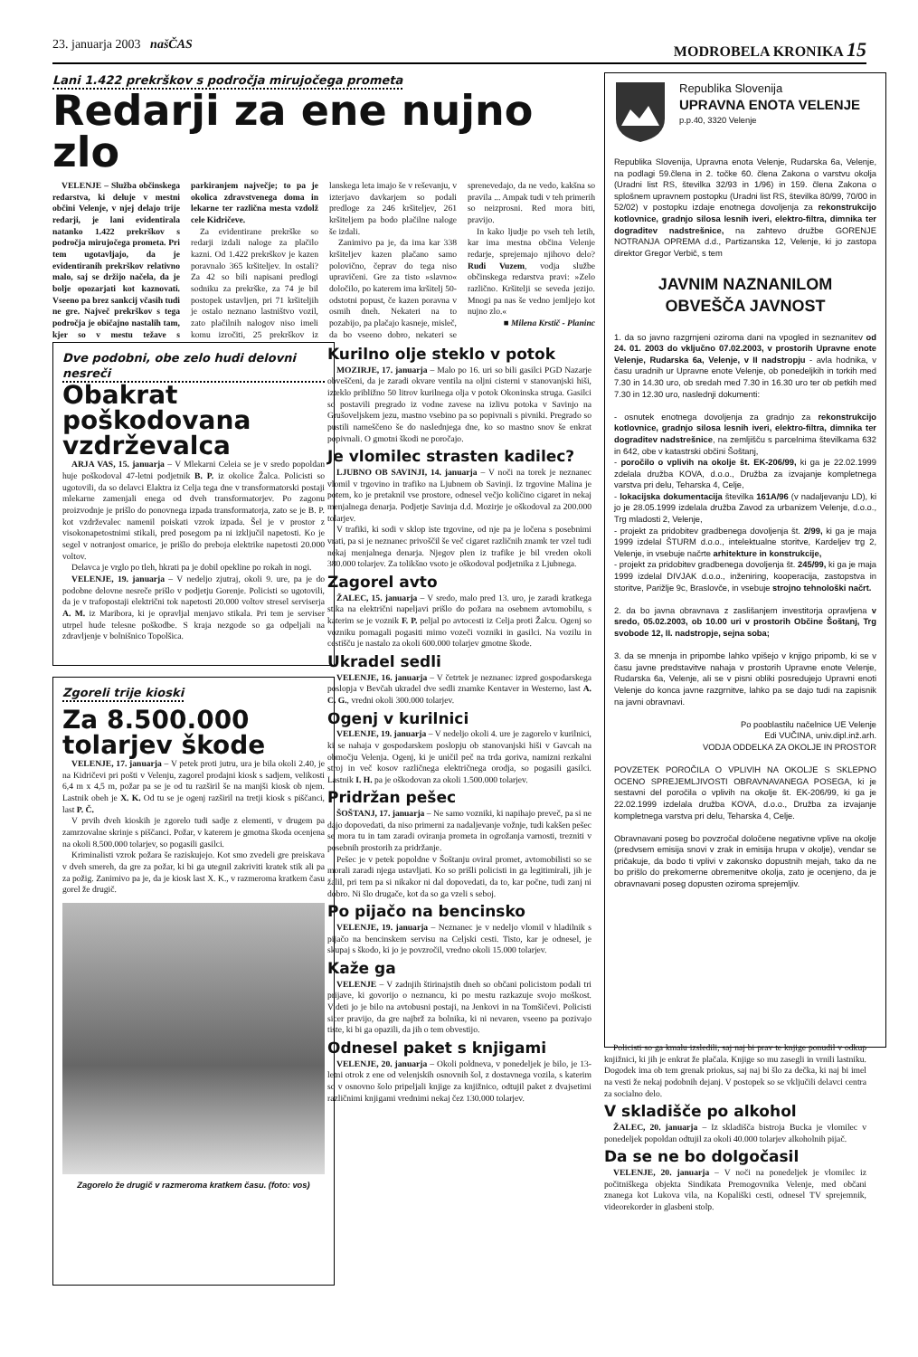23. januarja 2003 našČAS MODROBELA KRONIKA 15
Lani 1.422 prekrškov s področja mirujočega prometa
Redarji za ene nujno zlo
VELENJE – Služba občinskega redarstva, ki deluje v mestni občini Velenje, v njej delajo trije redarji, je lani evidentirala natanko 1.422 prekrškov s področja mirujočega prometa. Pri tem ugotavljajo, da je evidentiranih prekrškov relativno malo, saj se držijo načela, da je bolje opozarjati kot kaznovati. Vseeno pa brez sankcij včasih tudi ne gre. Največ prekrškov s tega področja je običajno nastalih tam, kjer so v mestu težave s parkiranjem največje; to pa je okolica zdravstvenega doma in lekarne ter različna mesta vzdolž cele Kidričeve.
Za evidentirane prekrške so redarji izdali naloge za plačilo kazni. Od 1.422 prekrškov je kazen poravnalo 365 kršiteljev. In ostali? Za 42 so bili napisani predlogi sodniku za prekrške, za 74 je bil postopek ustavljen, pri 71 kršiteljih je ostalo neznano lastništvo vozil, zato plačilnih nalogov niso imeli komu izročiti, 25 prekrškov iz lanskega leta imajo še v reševanju, v izterjavo davkarjem so podali predloge za 246 kršiteljev, 261 kršiteljem pa bodo plačilne naloge še izdali.
Zanimivo pa je, da ima kar 338 kršiteljev kazen plačano samo polovično, čeprav do tega niso upravičeni. Gre za tisto »slavno« določilo, po katerem ima kršitelj 50-odstotni popust, če kazen poravna v osmih dneh. Nekateri na to pozabijo, pa plačajo kasneje, misleč, da bo vseeno dobro, nekateri se sprenevedajo, da ne vedo, kakšna so pravila ... Ampak tudi v teh primerih so neizprosni. Red mora biti, pravijo.
In kako ljudje po vseh teh letih, kar ima mestna občina Velenje redarje, sprejemajo njihovo delo? Rudi Vuzem, vodja službe občinskega redarstva pravi: »Zelo različno. Kršitelji se seveda jezijo. Mnogi pa nas še vedno jemljejo kot nujno zlo.«
■ Milena Krstič - Planinc
Dve podobni, obe zelo hudi delovni nesreči
Obakrat poškodovana vzdrževalca
ARJA VAS, 15. januarja – V Mlekarni Celeia se je v sredo popoldan huje poškodoval 47-letni podjetnik B. P. iz okolice Žalca. Policisti so ugotovili, da so delavci Elaktra iz Celja tega dne v transformatorski postaji mlekarne zamenjali enega od dveh transformatorjev. Po zagonu proizvodnje je prišlo do ponovnega izpada transformatorja, zato se je B. P. kot vzdrževalec namenil poiskati vzrok izpada. Šel je v prostor z visokonapetostnimi stikali, pred posegom pa ni izključil napetosti. Ko je segel v notranjost omarice, je prišlo do preboja elektrike napetosti 20.000 voltov.
Delavca je vrglo po tleh, hkrati pa je dobil opekline po rokah in nogi.
VELENJE, 19. januarja – V nedeljo zjutraj, okoli 9. ure, pa je do podobne delovne nesreče prišlo v podjetju Gorenje. Policisti so ugotovili, da je v trafopostaji električni tok napetosti 20.000 voltov stresel serviserja A. M. iz Maribora, ki je opravljal menjavo stikala. Pri tem je serviser utrpel hude telesne poškodbe. S kraja nezgode so ga odpeljali na zdravljenje v bolnišnico Topolšica.
Zgoreli trije kioski
Za 8.500.000 tolarjev škode
VELENJE, 17. januarja – V petek proti jutru, ura je bila okoli 2.40, je na Kidričevi pri pošti v Velenju, zagorel prodajni kiosk s sadjem, velikosti 6,4 m x 4,5 m, požar pa se je od tu razširil še na manjši kiosk ob njem. Lastnik obeh je X. K. Od tu se je ogenj razširil na tretji kiosk s piščanci, last P. Č.
V prvih dveh kioskih je zgorelo tudi sadje z elementi, v drugem pa zamrzovalne skrinje s piščanci. Požar, v katerem je gmotna škoda ocenjena na okoli 8.500.000 tolarjev, so pogasili gasilci.
Kriminalisti vzrok požara še raziskujejo. Kot smo zvedeli gre preiskava v dveh smereh, da gre za požar, ki bi ga utegnil zakriviti kratek stik ali pa za požig. Zanimivo pa je, da je kiosk last X. K., v razmeroma kratkem času gorel že drugič.
Zagorelo že drugič v razmeroma kratkem času. (foto: vos)
Kurilno olje steklo v potok
MOZIRJE, 17. januarja – Malo po 16. uri so bili gasilci PGD Nazarje obveščeni, da je zaradi okvare ventila na oljni cisterni v stanovanjski hiši, izteklo približno 50 litrov kurilnega olja v potok Okoninska struga. Gasilci so postavili pregrado iz vodne zavese na izlivu potoka v Savinjo na Grušoveljskem jezu, mastno vsebino pa so popivnali s pivniki. Pregrado so pustili nameščeno še do naslednjega dne, ko so mastno snov še enkrat popivnali. O gmotni škodi ne poročajo.
Je vlomilec strasten kadilec?
LJUBNO OB SAVINJI, 14. januarja – V noči na torek je neznanec vlomil v trgovino in trafiko na Ljubnem ob Savinji. Iz trgovine Malina je potem, ko je pretaknil vse prostore, odnesel večjo količino cigaret in nekaj menjalnega denarja. Podjetje Savinja d.d. Mozirje je oškodoval za 200.000 tolarjev.
V trafiki, ki sodi v sklop iste trgovine, od nje pa je ločena s posebnimi vrati, pa si je neznanec privoščil še več cigaret različnih znamk ter vzel tudi nekaj menjalnega denarja. Njegov plen iz trafike je bil vreden okoli 380.000 tolarjev. Za tolikšno vsoto je oškodoval podjetnika z Ljubnega.
Zagorel avto
ŽALEC, 15. januarja – V sredo, malo pred 13. uro, je zaradi kratkega stika na električni napeljavi prišlo do požara na osebnem avtomobilu, s katerim se je voznik F. P. peljal po avtocesti iz Celja proti Žalcu. Ogenj so vozniku pomagali pogasiti mimo vozeči vozniki in gasilci. Na vozilu in cestišču je nastalo za okoli 600.000 tolarjev gmotne škode.
Ukradel sedli
VELENJE, 16. januarja – V četrtek je neznanec izpred gospodarskega poslopja v Bevčah ukradel dve sedli znamke Kentaver in Westerno, last A. C. G., vredni okoli 300.000 tolarjev.
Ogenj v kurilnici
VELENJE, 19. januarja – V nedeljo okoli 4. ure je zagorelo v kurilnici, ki se nahaja v gospodarskem poslopju ob stanovanjski hiši v Gavcah na območju Velenja. Ogenj, ki je uničil peč na trda goriva, namizni rezkalni stroj in več kosov različnega električnega orodja, so pogasili gasilci. Lastnik I. H. pa je oškodovan za okoli 1.500.000 tolarjev.
Pridržan pešec
ŠOŠTANJ, 17. januarja – Ne samo vozniki, ki napihajo preveč, pa si ne dajo dopovedati, da niso primerni za nadaljevanje vožnje, tudi kakšen pešec se mora tu in tam zaradi oviranja prometa in ogrožanja varnosti, trezniti v posebnih prostorih za pridržanje.
Pešec je v petek popoldne v Šoštanju oviral promet, avtomobilisti so se morali zaradi njega ustavljati. Ko so prišli policisti in ga legitimirali, jih je žalil, pri tem pa si nikakor ni dal dopovedati, da to, kar počne, tudi zanj ni dobro. Ni šlo drugače, kot da so ga vzeli s seboj.
Po pijačo na bencinsko
VELENJE, 19. januarja – Neznanec je v nedeljo vlomil v hladilnik s pijačo na bencinskem servisu na Celjski cesti. Tisto, kar je odnesel, je skupaj s škodo, ki jo je povzročil, vredno okoli 15.000 tolarjev.
Kaže ga
VELENJE – V zadnjih štirinajstih dneh so občani policistom podali tri prijave, ki govorijo o neznancu, ki po mestu razkazuje svojo moškost. Videti jo je bilo na avtobusni postaji, na Jenkovi in na Tomšičevi. Policisti sicer pravijo, da gre najbrž za bolnika, ki ni nevaren, vseeno pa pozivajo tiste, ki bi ga opazili, da jih o tem obvestijo.
Odnesel paket s knjigami
VELENJE, 20. januarja – Okoli poldneva, v ponedeljek je bilo, je 13-letni otrok z ene od velenjskih osnovnih šol, z dostavnega vozila, s katerim so v osnovno šolo pripeljali knjige za knjižnico, odtujil paket z dvajsetimi različnimi knjigami vrednimi nekaj čez 130.000 tolarjev.
Republika Slovenija
UPRAVNA ENOTA VELENJE
p.p.40, 3320 Velenje
Republika Slovenija, Upravna enota Velenje, Rudarska 6a, Velenje, na podlagi 59.člena in 2. točke 60. člena Zakona o varstvu okolja (Uradni list RS, številka 32/93 in 1/96) in 159. člena Zakona o splošnem upravnem postopku (Uradni list RS, številka 80/99, 70/00 in 52/02) v postopku izdaje enotnega dovoljenja za rekonstrukcijo kotlovnice, gradnjo silosa lesnih iveri, elektro-filtra, dimnika ter dograditev nadstrešnice, na zahtevo družbe GORENJE NOTRANJA OPREMA d.d., Partizanska 12, Velenje, ki jo zastopa direktor Gregor Verbič, s tem
JAVNIM NAZNANILOM
OBVEŠČA JAVNOST
1. da so javno razgrnjeni oziroma dani na vpogled in seznanitev od 24. 01. 2003 do vključno 07.02.2003, v prostorih Upravne enote Velenje, Rudarska 6a, Velenje, v II nadstropju - avla hodnika, v času uradnih ur Upravne enote Velenje, ob ponedeljkih in torkih med 7.30 in 14.30 uro, ob sredah med 7.30 in 16.30 uro ter ob petkih med 7.30 in 12.30 uro, naslednji dokumenti:
- osnutek enotnega dovoljenja za gradnjo za rekonstrukcijo kotlovnice, gradnjo silosa lesnih iveri, elektro-filtra, dimnika ter dograditev nadstrešnice, na zemljišču s parcelnima številkama 632 in 642, obe v katastrski občini Šoštanj,
- poročilo o vplivih na okolje št. EK-206/99, ki ga je 22.02.1999 zdelala družba KOVA, d.o.o., Družba za izvajanje kompletnega varstva pri delu, Teharska 4, Celje,
- lokacijska dokumentacija številka 161A/96 (v nadaljevanju LD), ki jo je 28.05.1999 izdelala družba Zavod za urbanizem Velenje, d.o.o., Trg mladosti 2, Velenje,
- projekt za pridobitev gradbenega dovoljenja št. 2/99, ki ga je maja 1999 izdelal ŠTURM d.o.o., intelektualne storitve, Kardeljev trg 2, Velenje, in vsebuje načrte arhitekture in konstrukcije,
- projekt za pridobitev gradbenega dovoljenja št. 245/99, ki ga je maja 1999 izdelal DIVJAK d.o.o., inženiring, kooperacija, zastopstva in storitve, Parižlje 9c, Braslovče, in vsebuje strojno tehnološki načrt.
2. da bo javna obravnava z zaslišanjem investitorja opravljena v sredo, 05.02.2003, ob 10.00 uri v prostorih Občine Šoštanj, Trg svobode 12, II. nadstropje, sejna soba;
3. da se mnenja in pripombe lahko vpišejo v knjigo pripomb, ki se v času javne predstavitve nahaja v prostorih Upravne enote Velenje, Rudarska 6a, Velenje, ali se v pisni obliki posredujejo Upravni enoti Velenje do konca javne razgrnitve, lahko pa se dajo tudi na zapisnik na javni obravnavi.
Po pooblastilu načelnice UE Velenje
Edi VUČINA, univ.dipl.inž.arh.
VODJA ODDELKA ZA OKOLJE IN PROSTOR
POVZETEK POROČILA O VPLIVIH NA OKOLJE S SKLEPNO OCENO SPREJEMLJIVOSTI OBRAVNAVANEGA POSEGA, ki je sestavni del poročila o vplivih na okolje št. EK-206/99, ki ga je 22.02.1999 izdelala družba KOVA, d.o.o., Družba za izvajanje kompletnega varstva pri delu, Teharska 4, Celje.
Obravnavani poseg bo povzročal določene negativne vplive na okolje (predvsem emisija snovi v zrak in emisija hrupa v okolje), vendar se pričakuje, da bodo ti vplivi v zakonsko dopustnih mejah, tako da ne bo prišlo do prekomerne obremenitve okolja, zato je ocenjeno, da je obravnavani poseg dopusten oziroma sprejemljiv.
Policisti so ga kmalu izsledili, saj naj bi prav te knjige ponudil v odkup knjižnici, ki jih je enkrat že plačala. Knjige so mu zasegli in vrnili lastniku. Dogodek ima ob tem grenak priokus, saj naj bi šlo za dečka, ki naj bi imel na vesti že nekaj podobnih dejanj. V postopek so se vključili delavci centra za socialno delo.
V skladišče po alkohol
ŽALEC, 20. januarja – Iz skladišča bistroja Bucka je vlomilec v ponedeljek popoldan odtujil za okoli 40.000 tolarjev alkoholnih pijač.
Da se ne bo dolgočasil
VELENJE, 20. januarja – V noči na ponedeljek je vlomilec iz počitniškega objekta Sindikata Premogovnika Velenje, med občani znanega kot Lukova vila, na Kopališki cesti, odnesel TV sprejemnik, videorekorder in glasbeni stolp.